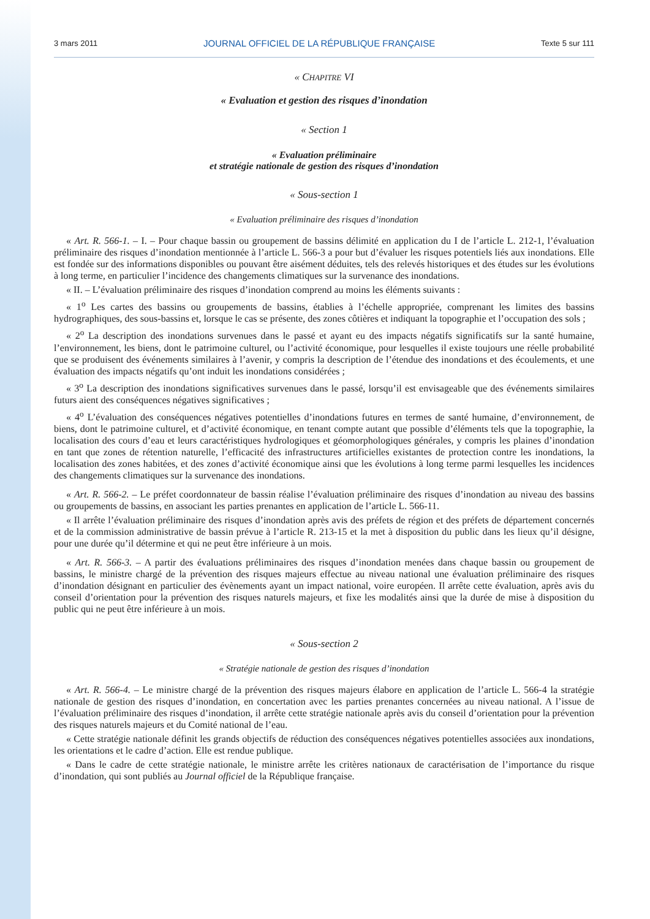3 mars 2011 JOURNAL OFFICIEL DE LA RÉPUBLIQUE FRANÇAISE Texte 5 sur 111
« CHAPITRE VI
« Evaluation et gestion des risques d’inondation
« Section 1
« Evaluation préliminaire
et stratégie nationale de gestion des risques d’inondation
« Sous-section 1
« Evaluation préliminaire des risques d’inondation
« Art. R. 566-1. – I. – Pour chaque bassin ou groupement de bassins délimité en application du I de l’article L. 212-1, l’évaluation préliminaire des risques d’inondation mentionnée à l’article L. 566-3 a pour but d’évaluer les risques potentiels liés aux inondations. Elle est fondée sur des informations disponibles ou pouvant être aisément déduites, tels des relevés historiques et des études sur les évolutions à long terme, en particulier l’incidence des changements climatiques sur la survenance des inondations.
« II. – L’évaluation préliminaire des risques d’inondation comprend au moins les éléments suivants :
« 1<sup>o</sup> Les cartes des bassins ou groupements de bassins, établies à l’échelle appropriée, comprenant les limites des bassins hydrographiques, des sous-bassins et, lorsque le cas se présente, des zones côtières et indiquant la topographie et l’occupation des sols ;
« 2<sup>o</sup> La description des inondations survenues dans le passé et ayant eu des impacts négatifs significatifs sur la santé humaine, l’environnement, les biens, dont le patrimoine culturel, ou l’activité économique, pour lesquelles il existe toujours une réelle probabilité que se produisent des événements similaires à l’avenir, y compris la description de l’étendue des inondations et des écoulements, et une évaluation des impacts négatifs qu’ont induit les inondations considérées ;
« 3<sup>o</sup> La description des inondations significatives survenues dans le passé, lorsqu’il est envisageable que des événements similaires futurs aient des conséquences négatives significatives ;
« 4<sup>o</sup> L’évaluation des conséquences négatives potentielles d’inondations futures en termes de santé humaine, d’environnement, de biens, dont le patrimoine culturel, et d’activité économique, en tenant compte autant que possible d’éléments tels que la topographie, la localisation des cours d’eau et leurs caractéristiques hydrologiques et géomorphologiques générales, y compris les plaines d’inondation en tant que zones de rétention naturelle, l’efficacité des infrastructures artificielles existantes de protection contre les inondations, la localisation des zones habitées, et des zones d’activité économique ainsi que les évolutions à long terme parmi lesquelles les incidences des changements climatiques sur la survenance des inondations.
« Art. R. 566-2. – Le préfet coordonnateur de bassin réalise l’évaluation préliminaire des risques d’inondation au niveau des bassins ou groupements de bassins, en associant les parties prenantes en application de l’article L. 566-11.
« Il arrête l’évaluation préliminaire des risques d’inondation après avis des préfets de région et des préfets de département concernés et de la commission administrative de bassin prévue à l’article R. 213-15 et la met à disposition du public dans les lieux qu’il désigne, pour une durée qu’il détermine et qui ne peut être inférieure à un mois.
« Art. R. 566-3. – A partir des évaluations préliminaires des risques d’inondation menées dans chaque bassin ou groupement de bassins, le ministre chargé de la prévention des risques majeurs effectue au niveau national une évaluation préliminaire des risques d’inondation désignant en particulier des évènements ayant un impact national, voire européen. Il arrête cette évaluation, après avis du conseil d’orientation pour la prévention des risques naturels majeurs, et fixe les modalités ainsi que la durée de mise à disposition du public qui ne peut être inférieure à un mois.
« Sous-section 2
« Stratégie nationale de gestion des risques d’inondation
« Art. R. 566-4. – Le ministre chargé de la prévention des risques majeurs élabore en application de l’article L. 566-4 la stratégie nationale de gestion des risques d’inondation, en concertation avec les parties prenantes concernées au niveau national. A l’issue de l’évaluation préliminaire des risques d’inondation, il arrête cette stratégie nationale après avis du conseil d’orientation pour la prévention des risques naturels majeurs et du Comité national de l’eau.
« Cette stratégie nationale définit les grands objectifs de réduction des conséquences négatives potentielles associées aux inondations, les orientations et le cadre d’action. Elle est rendue publique.
« Dans le cadre de cette stratégie nationale, le ministre arrête les critères nationaux de caractérisation de l’importance du risque d’inondation, qui sont publiés au Journal officiel de la République française.